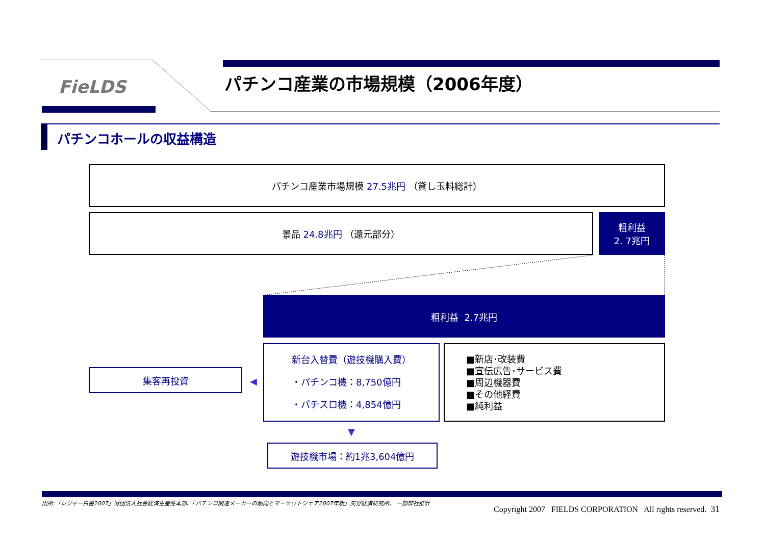FieLDS パチンコ産業の市場規模（2006年度）
パチンコホールの収益構造
パチンコ産業市場規模 27.5兆円 （貸し玉料総計）
景品 24.8兆円 （還元部分）
粗利益
2. 7兆円
粗利益 2.7兆円
集客再投資
◀
新台入替費（遊技機購入費）
・パチンコ機：8,750億円
・パチスロ機：4,854億円
■新店･改装費
■宣伝広告･サービス費
■周辺機器費
■その他経費
■純利益
▼
遊技機市場：約1兆3,604億円
出所:「レジャー白書2007」財団法人社会経済生産性本部、「パチンコ関連メーカーの動向とマーケットシェア2007年版」矢野経済研究所、 一部弊社推計
Copyright 2007 FIELDS CORPORATION All rights reserved. 31